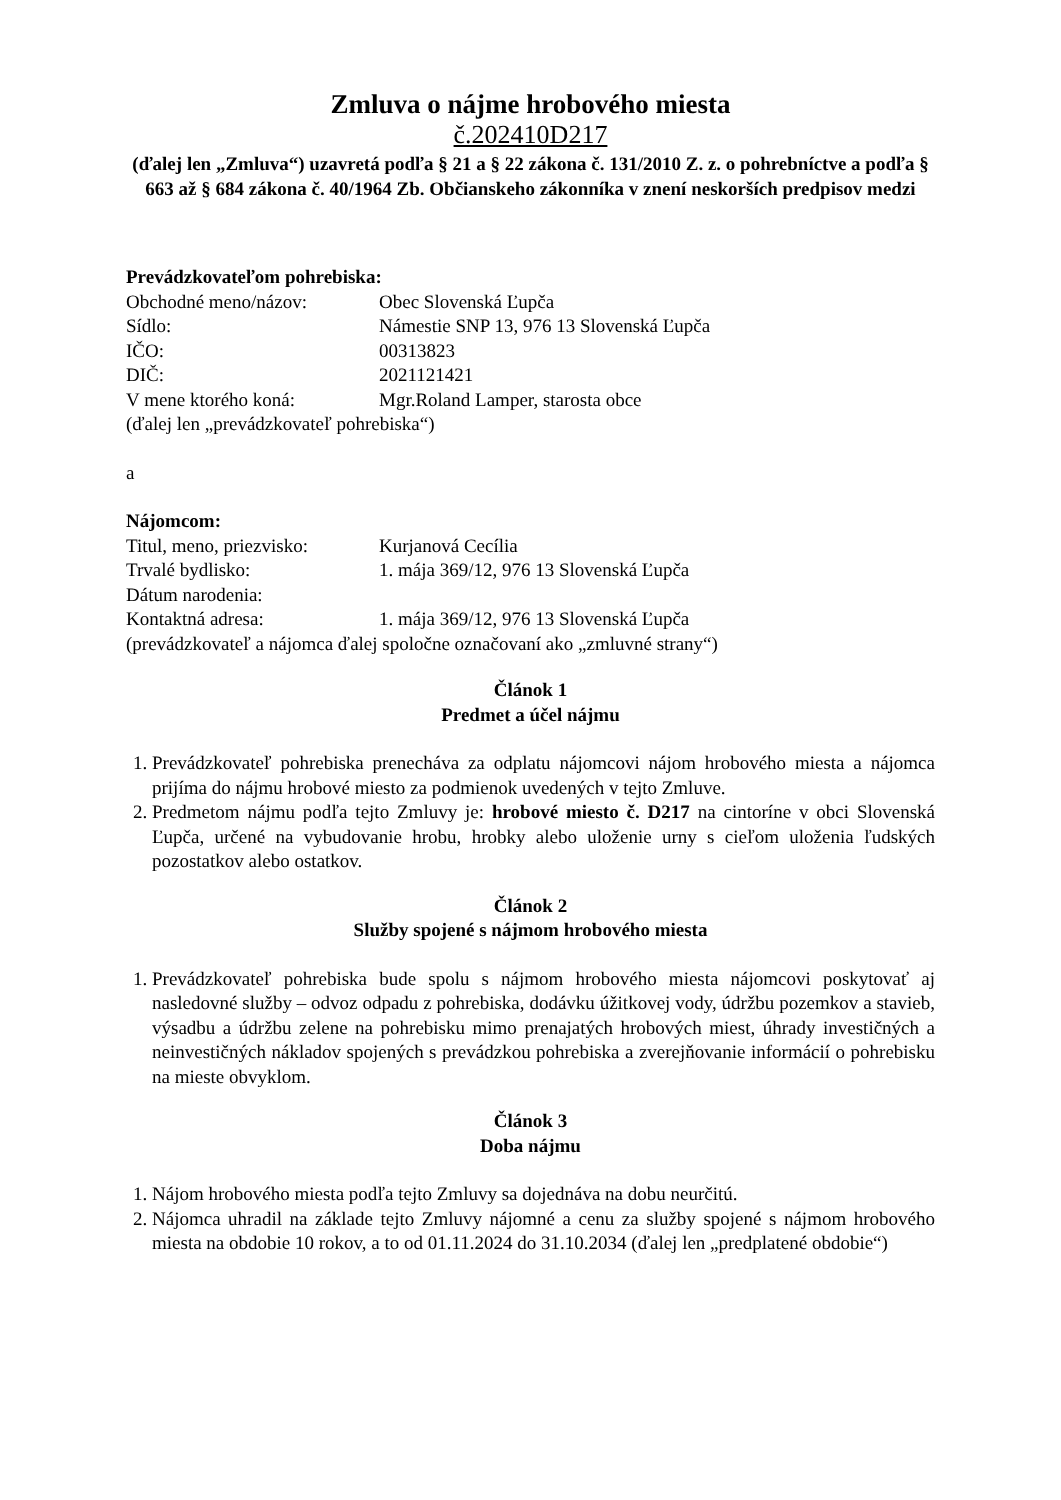Zmluva o nájme hrobového miesta
č.202410D217
(ďalej len „Zmluva“) uzavretá podľa § 21 a § 22 zákona č. 131/2010 Z. z. o pohrebníctve a podľa § 663 až § 684 zákona č. 40/1964 Zb. Občianskeho zákonníka v znení neskorších predpisov medzi
Prevádzkovateľom pohrebiska:
Obchodné meno/názov: Obec Slovenská Ľupča
Sídlo: Námestie SNP 13, 976 13 Slovenská Ľupča
IČO: 00313823
DIČ: 2021121421
V mene ktorého koná: Mgr.Roland Lamper, starosta obce
(ďalej len „prevádzkovateľ pohrebiska“)
a
Nájomcom:
Titul, meno, priezvisko: Kurjanová Cecília
Trvalé bydlisko: 1. mája 369/12, 976 13 Slovenská Ľupča
Dátum narodenia:
Kontaktná adresa: 1. mája 369/12, 976 13 Slovenská Ľupča
(prevádzkovateľ a nájomca ďalej spoločne označovaní ako „zmluvné strany“)
Článok 1
Predmet a účel nájmu
1. Prevádzkovateľ pohrebiska prenecháva za odplatu nájomcovi nájom hrobového miesta a nájomca prijíma do nájmu hrobové miesto za podmienok uvedených v tejto Zmluve.
2. Predmetom nájmu podľa tejto Zmluvy je: hrobové miesto č. D217 na cintoríne v obci Slovenská Ľupča, určené na vybudovanie hrobu, hrobky alebo uloženie urny s cieľom uloženia ľudských pozostatkov alebo ostatkov.
Článok 2
Služby spojené s nájmom hrobového miesta
1. Prevádzkovateľ pohrebiska bude spolu s nájmom hrobového miesta nájomcovi poskytovať aj nasledovné služby – odvoz odpadu z pohrebiska, dodávku úžitkovej vody, údržbu pozemkov a stavieb, výsadbu a údržbu zelene na pohrebisku mimo prenajatých hrobových miest, úhrady investičných a neinvestičných nákladov spojených s prevádzkou pohrebiska a zverejňovanie informácií o pohrebisku na mieste obvyklom.
Článok 3
Doba nájmu
1. Nájom hrobového miesta podľa tejto Zmluvy sa dojednáva na dobu neurčitú.
2. Nájomca uhradil na základe tejto Zmluvy nájomné a cenu za služby spojené s nájmom hrobového miesta na obdobie 10 rokov, a to od 01.11.2024 do 31.10.2034 (ďalej len „predplatené obdobie“)